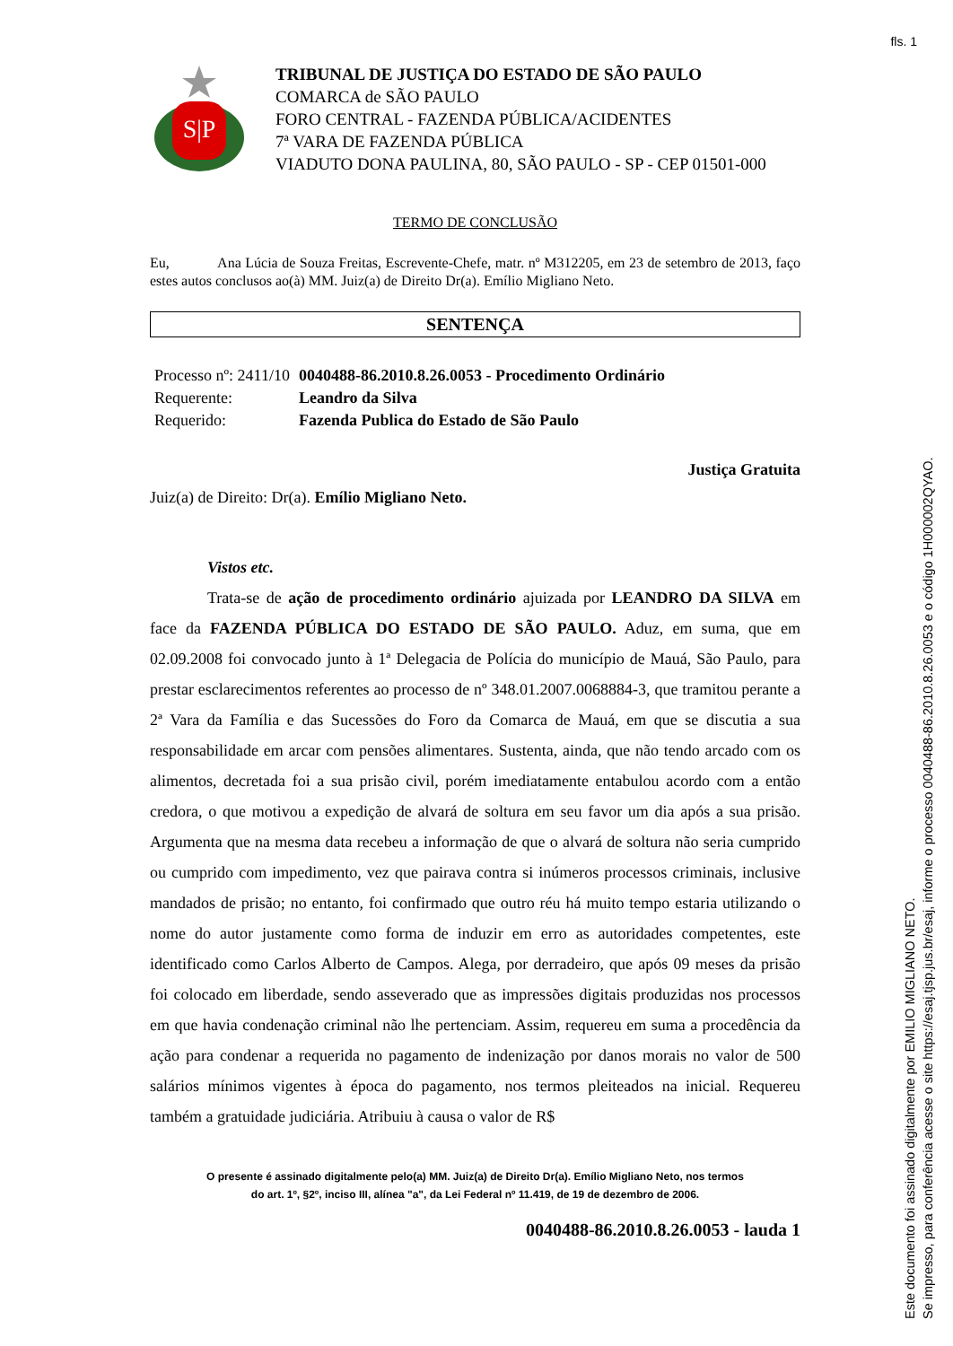fls. 1
Este documento foi assinado digitalmente por EMILIO MIGLIANO NETO.
Se impresso, para conferência acesse o site https://esaj.tjsp.jus.br/esaj, informe o processo 0040488-86.2010.8.26.0053 e o código 1H000002QYAO.
S|P
TRIBUNAL DE JUSTIÇA DO ESTADO DE SÃO PAULO
COMARCA de SÃO PAULO
FORO CENTRAL - FAZENDA PÚBLICA/ACIDENTES
7ª VARA DE FAZENDA PÚBLICA
VIADUTO DONA PAULINA, 80, SÃO PAULO - SP - CEP 01501-000
TERMO DE CONCLUSÃO
Eu, Ana Lúcia de Souza Freitas, Escrevente-Chefe, matr. nº M312205, em 23 de setembro de 2013, faço estes autos conclusos ao(à) MM. Juiz(a) de Direito Dr(a). Emílio Migliano Neto.
SENTENÇA
| Processo nº: 2411/10 | 0040488-86.2010.8.26.0053 - Procedimento Ordinário |
| Requerente: | Leandro da Silva |
| Requerido: | Fazenda Publica do Estado de São Paulo |
Justiça Gratuita
Juiz(a) de Direito: Dr(a). Emílio Migliano Neto.
Vistos etc.
Trata-se de ação de procedimento ordinário ajuizada por LEANDRO DA SILVA em face da FAZENDA PÚBLICA DO ESTADO DE SÃO PAULO. Aduz, em suma, que em 02.09.2008 foi convocado junto à 1ª Delegacia de Polícia do município de Mauá, São Paulo, para prestar esclarecimentos referentes ao processo de nº 348.01.2007.0068884-3, que tramitou perante a 2ª Vara da Família e das Sucessões do Foro da Comarca de Mauá, em que se discutia a sua responsabilidade em arcar com pensões alimentares. Sustenta, ainda, que não tendo arcado com os alimentos, decretada foi a sua prisão civil, porém imediatamente entabulou acordo com a então credora, o que motivou a expedição de alvará de soltura em seu favor um dia após a sua prisão. Argumenta que na mesma data recebeu a informação de que o alvará de soltura não seria cumprido ou cumprido com impedimento, vez que pairava contra si inúmeros processos criminais, inclusive mandados de prisão; no entanto, foi confirmado que outro réu há muito tempo estaria utilizando o nome do autor justamente como forma de induzir em erro as autoridades competentes, este identificado como Carlos Alberto de Campos. Alega, por derradeiro, que após 09 meses da prisão foi colocado em liberdade, sendo asseverado que as impressões digitais produzidas nos processos em que havia condenação criminal não lhe pertenciam. Assim, requereu em suma a procedência da ação para condenar a requerida no pagamento de indenização por danos morais no valor de 500 salários mínimos vigentes à época do pagamento, nos termos pleiteados na inicial. Requereu também a gratuidade judiciária. Atribuiu à causa o valor de R$
O presente é assinado digitalmente pelo(a) MM. Juiz(a) de Direito Dr(a). Emílio Migliano Neto, nos termos
do art. 1º, §2º, inciso III, alínea "a", da Lei Federal nº 11.419, de 19 de dezembro de 2006.
0040488-86.2010.8.26.0053 - lauda 1